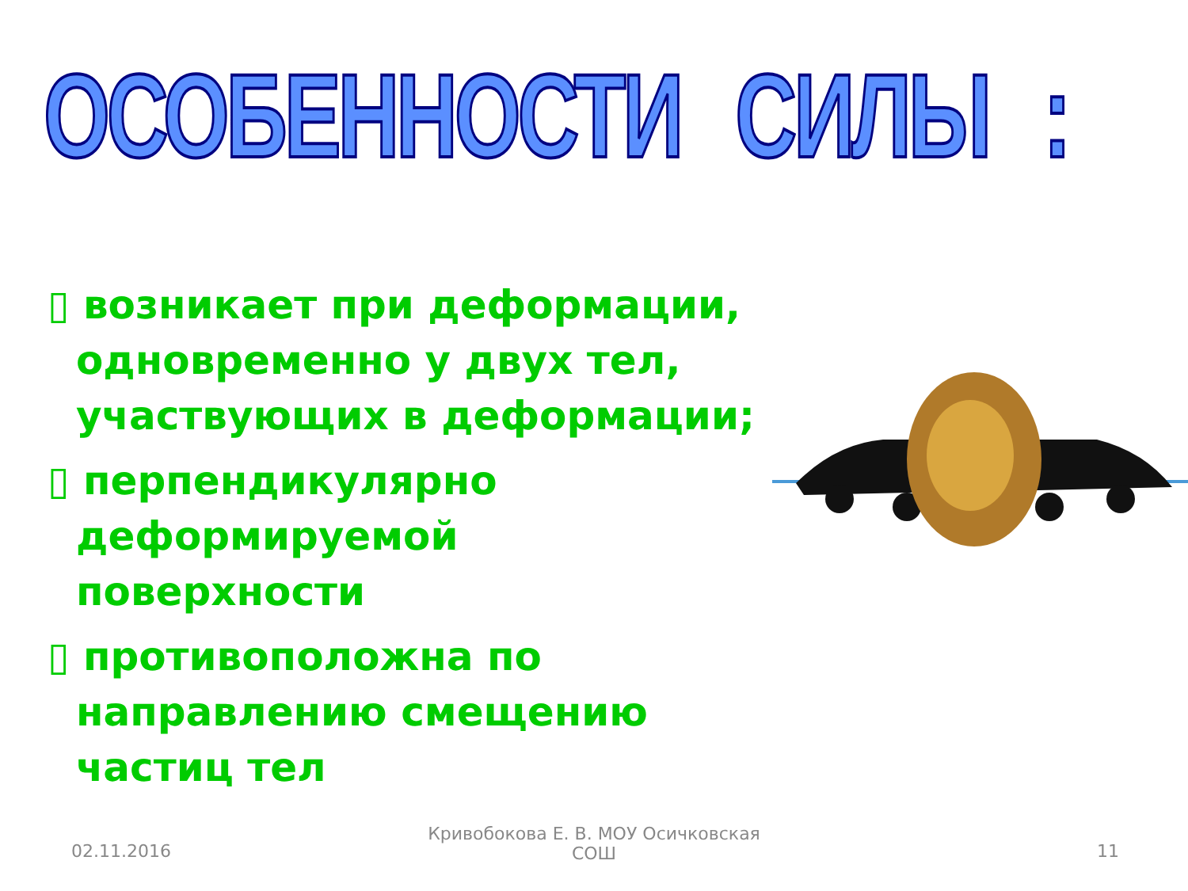ОСОБЕННОСТИ СИЛЫ :
▯ возникает при деформации, одновременно у двух тел, участвующих в деформации;
▯ перпендикулярно деформируемой поверхности
▯ противоположна по направлению смещению частиц тел
02.11.2016
Кривобокова Е. В. МОУ Осичковская СОШ
11